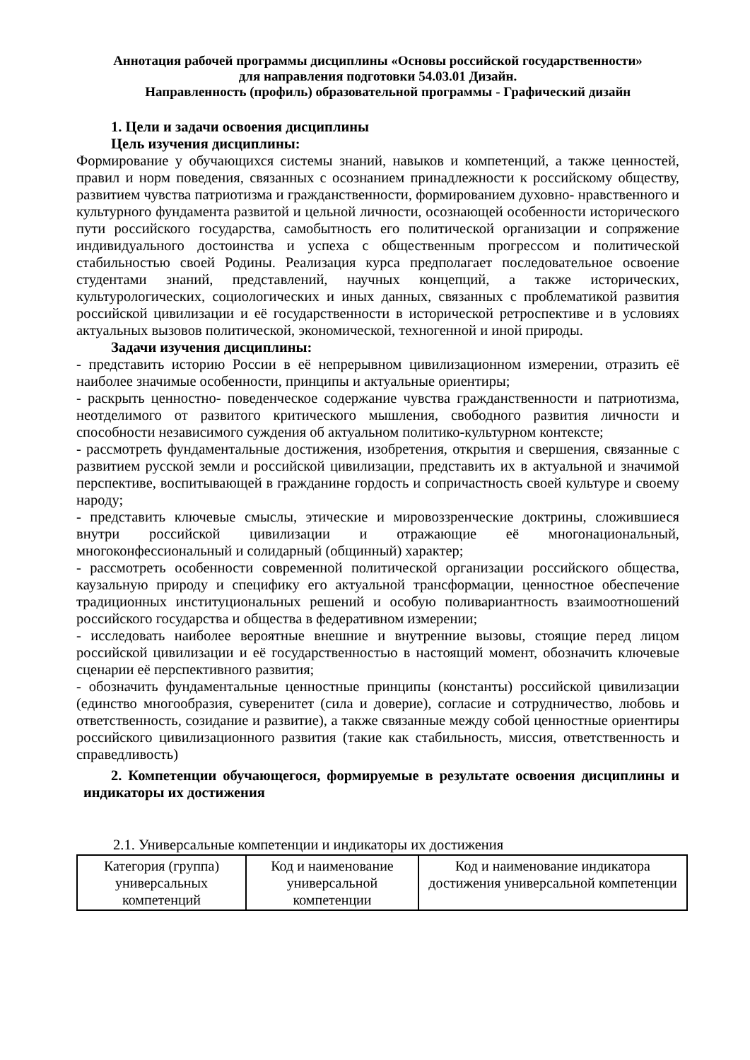Аннотация рабочей программы дисциплины «Основы российской государственности»
для направления подготовки 54.03.01 Дизайн.
Направленность (профиль) образовательной программы - Графический дизайн
1. Цели и задачи освоения дисциплины
Цель изучения дисциплины:
Формирование у обучающихся системы знаний, навыков и компетенций, а также ценностей, правил и норм поведения, связанных с осознанием принадлежности к российскому обществу, развитием чувства патриотизма и гражданственности, формированием духовно- нравственного и культурного фундамента развитой и цельной личности, осознающей особенности исторического пути российского государства, самобытность его политической организации и сопряжение индивидуального достоинства и успеха с общественным прогрессом и политической стабильностью своей Родины. Реализация курса предполагает последовательное освоение студентами знаний, представлений, научных концепций, а также исторических, культурологических, социологических и иных данных, связанных с проблематикой развития российской цивилизации и её государственности в исторической ретроспективе и в условиях актуальных вызовов политической, экономической, техногенной и иной природы.
Задачи изучения дисциплины:
- представить историю России в её непрерывном цивилизационном измерении, отразить её наиболее значимые особенности, принципы и актуальные ориентиры;
- раскрыть ценностно- поведенческое содержание чувства гражданственности и патриотизма, неотделимого от развитого критического мышления, свободного развития личности и способности независимого суждения об актуальном политико-культурном контексте;
- рассмотреть фундаментальные достижения, изобретения, открытия и свершения, связанные с развитием русской земли и российской цивилизации, представить их в актуальной и значимой перспективе, воспитывающей в гражданине гордость и сопричастность своей культуре и своему народу;
- представить ключевые смыслы, этические и мировоззренческие доктрины, сложившиеся внутри российской цивилизации и отражающие её многонациональный, многоконфессиональный и солидарный (общинный) характер;
- рассмотреть особенности современной политической организации российского общества, каузальную природу и специфику его актуальной трансформации, ценностное обеспечение традиционных институциональных решений и особую поливариантность взаимоотношений российского государства и общества в федеративном измерении;
- исследовать наиболее вероятные внешние и внутренние вызовы, стоящие перед лицом российской цивилизации и её государственностью в настоящий момент, обозначить ключевые сценарии её перспективного развития;
- обозначить фундаментальные ценностные принципы (константы) российской цивилизации (единство многообразия, суверенитет (сила и доверие), согласие и сотрудничество, любовь и ответственность, созидание и развитие), а также связанные между собой ценностные ориентиры российского цивилизационного развития (такие как стабильность, миссия, ответственность и справедливость)
2. Компетенции обучающегося, формируемые в результате освоения дисциплины и индикаторы их достижения
2.1. Универсальные компетенции и индикаторы их достижения
| Категория (группа) универсальных компетенций | Код и наименование универсальной компетенции | Код и наименование индикатора достижения универсальной компетенции |